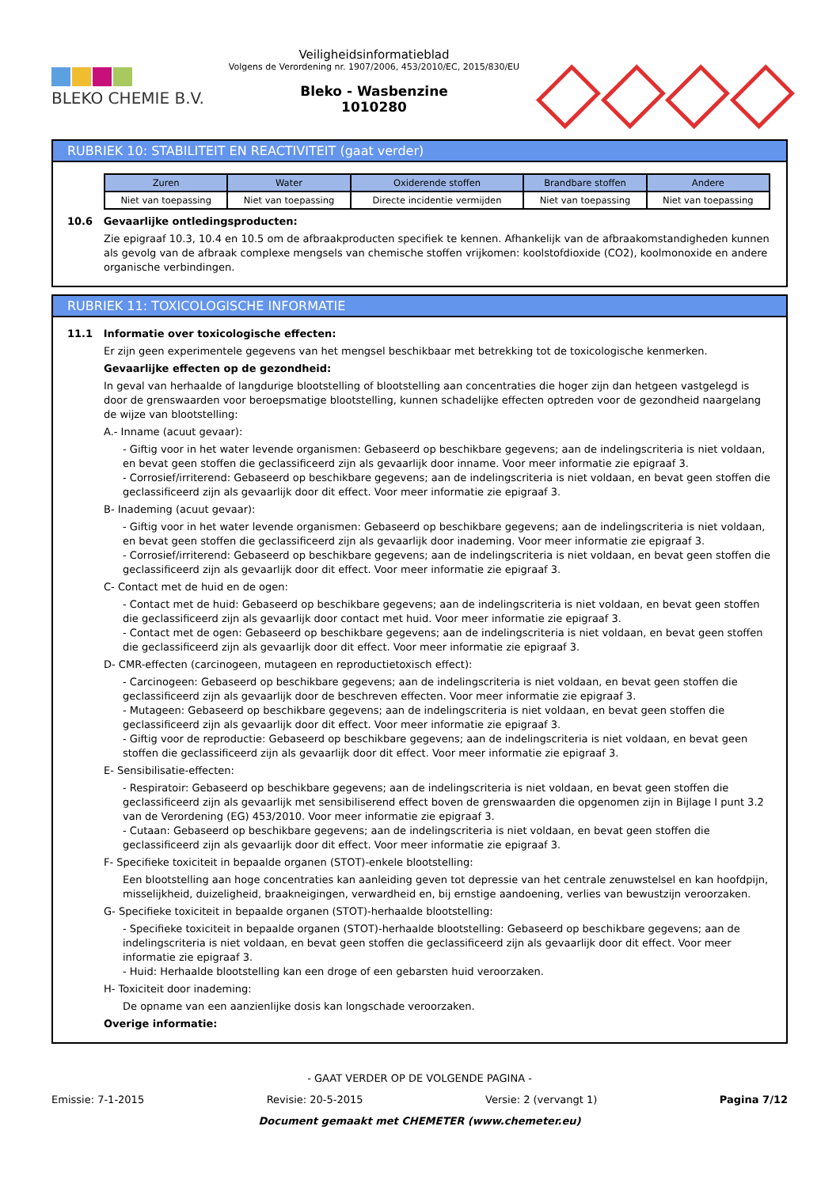BLEKO CHEMIE B.V.
Veiligheidsinformatieblad
Volgens de Verordening nr. 1907/2006, 453/2010/EC, 2015/830/EU
Bleko - Wasbenzine
1010280
RUBRIEK 10: STABILITEIT EN REACTIVITEIT (gaat verder)
| Zuren | Water | Oxiderende stoffen | Brandbare stoffen | Andere |
| --- | --- | --- | --- | --- |
| Niet van toepassing | Niet van toepassing | Directe incidentie vermijden | Niet van toepassing | Niet van toepassing |
10.6 Gevaarlijke ontledingsproducten:
Zie epigraaf 10.3, 10.4 en 10.5 om de afbraakproducten specifiek te kennen. Afhankelijk van de afbraakomstandigheden kunnen als gevolg van de afbraak complexe mengsels van chemische stoffen vrijkomen: koolstofdioxide (CO2), koolmonoxide en andere organische verbindingen.
RUBRIEK 11: TOXICOLOGISCHE INFORMATIE
11.1 Informatie over toxicologische effecten:
Er zijn geen experimentele gegevens van het mengsel beschikbaar met betrekking tot de toxicologische kenmerken.
Gevaarlijke effecten op de gezondheid:
In geval van herhaalde of langdurige blootstelling of blootstelling aan concentraties die hoger zijn dan hetgeen vastgelegd is door de grenswaarden voor beroepsmatige blootstelling, kunnen schadelijke effecten optreden voor de gezondheid naargelang de wijze van blootstelling:
A.- Inname (acuut gevaar):
- Giftig voor in het water levende organismen: Gebaseerd op beschikbare gegevens; aan de indelingscriteria is niet voldaan, en bevat geen stoffen die geclassificeerd zijn als gevaarlijk door inname. Voor meer informatie zie epigraaf 3.
- Corrosief/irriterend: Gebaseerd op beschikbare gegevens; aan de indelingscriteria is niet voldaan, en bevat geen stoffen die geclassificeerd zijn als gevaarlijk door dit effect. Voor meer informatie zie epigraaf 3.
B- Inademing (acuut gevaar):
- Giftig voor in het water levende organismen: Gebaseerd op beschikbare gegevens; aan de indelingscriteria is niet voldaan, en bevat geen stoffen die geclassificeerd zijn als gevaarlijk door inademing. Voor meer informatie zie epigraaf 3.
- Corrosief/irriterend: Gebaseerd op beschikbare gegevens; aan de indelingscriteria is niet voldaan, en bevat geen stoffen die geclassificeerd zijn als gevaarlijk door dit effect. Voor meer informatie zie epigraaf 3.
C- Contact met de huid en de ogen:
- Contact met de huid: Gebaseerd op beschikbare gegevens; aan de indelingscriteria is niet voldaan, en bevat geen stoffen die geclassificeerd zijn als gevaarlijk door contact met huid. Voor meer informatie zie epigraaf 3.
- Contact met de ogen: Gebaseerd op beschikbare gegevens; aan de indelingscriteria is niet voldaan, en bevat geen stoffen die geclassificeerd zijn als gevaarlijk door dit effect. Voor meer informatie zie epigraaf 3.
D- CMR-effecten (carcinogeen, mutageen en reproductietoxisch effect):
- Carcinogeen: Gebaseerd op beschikbare gegevens; aan de indelingscriteria is niet voldaan, en bevat geen stoffen die geclassificeerd zijn als gevaarlijk door de beschreven effecten. Voor meer informatie zie epigraaf 3.
- Mutageen: Gebaseerd op beschikbare gegevens; aan de indelingscriteria is niet voldaan, en bevat geen stoffen die geclassificeerd zijn als gevaarlijk door dit effect. Voor meer informatie zie epigraaf 3.
- Giftig voor de reproductie: Gebaseerd op beschikbare gegevens; aan de indelingscriteria is niet voldaan, en bevat geen stoffen die geclassificeerd zijn als gevaarlijk door dit effect. Voor meer informatie zie epigraaf 3.
E- Sensibilisatie-effecten:
- Respiratoir: Gebaseerd op beschikbare gegevens; aan de indelingscriteria is niet voldaan, en bevat geen stoffen die geclassificeerd zijn als gevaarlijk met sensibiliserend effect boven de grenswaarden die opgenomen zijn in Bijlage I punt 3.2 van de Verordening (EG) 453/2010. Voor meer informatie zie epigraaf 3.
- Cutaan: Gebaseerd op beschikbare gegevens; aan de indelingscriteria is niet voldaan, en bevat geen stoffen die geclassificeerd zijn als gevaarlijk door dit effect. Voor meer informatie zie epigraaf 3.
F- Specifieke toxiciteit in bepaalde organen (STOT)-enkele blootstelling:
Een blootstelling aan hoge concentraties kan aanleiding geven tot depressie van het centrale zenuwstelsel en kan hoofdpijn, misselijkheid, duizeligheid, braakneigingen, verwardheid en, bij ernstige aandoening, verlies van bewustzijn veroorzaken.
G- Specifieke toxiciteit in bepaalde organen (STOT)-herhaalde blootstelling:
- Specifieke toxiciteit in bepaalde organen (STOT)-herhaalde blootstelling: Gebaseerd op beschikbare gegevens; aan de indelingscriteria is niet voldaan, en bevat geen stoffen die geclassificeerd zijn als gevaarlijk door dit effect. Voor meer informatie zie epigraaf 3.
- Huid: Herhaalde blootstelling kan een droge of een gebarsten huid veroorzaken.
H- Toxiciteit door inademing:
De opname van een aanzienlijke dosis kan longschade veroorzaken.
Overige informatie:
- GAAT VERDER OP DE VOLGENDE PAGINA -
Emissie: 7-1-2015 Revisie: 20-5-2015 Versie: 2 (vervangt 1) Pagina 7/12
Document gemaakt met CHEMETER (www.chemeter.eu)